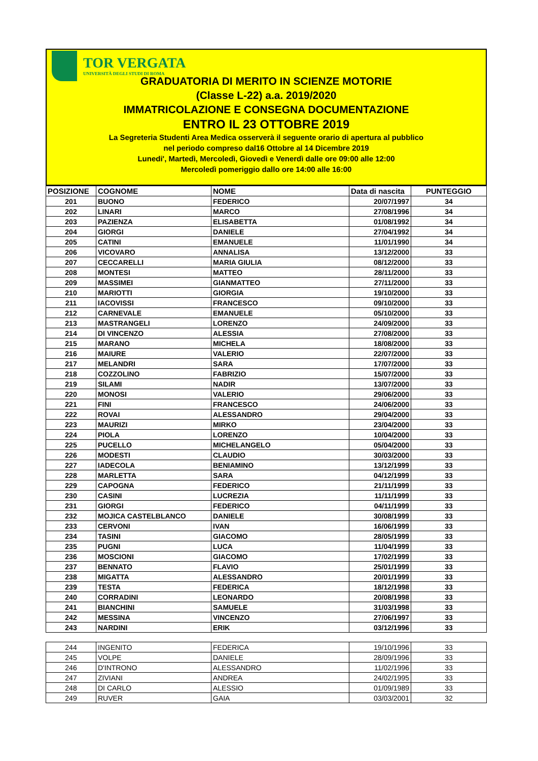TOR VERGATA
UNIVERSITÀ DEGLI STUDI DI ROMA
GRADUATORIA DI MERITO IN SCIENZE MOTORIE
(Classe L-22) a.a. 2019/2020
IMMATRICOLAZIONE E CONSEGNA DOCUMENTAZIONE
ENTRO IL 23 OTTOBRE 2019
La Segreteria Studenti Area Medica osserverà il seguente orario di apertura al pubblico
nel periodo compreso dal16 Ottobre al 14 Dicembre 2019
Lunedi', Martedì, Mercoledì, Giovedì e Venerdì dalle ore 09:00 alle 12:00
Mercoledì pomeriggio dallo ore 14:00 alle 16:00
| POSIZIONE | COGNOME | NOME | Data di nascita | PUNTEGGIO |
| --- | --- | --- | --- | --- |
| 201 | BUONO | FEDERICO | 20/07/1997 | 34 |
| 202 | LINARI | MARCO | 27/08/1996 | 34 |
| 203 | PAZIENZA | ELISABETTA | 01/08/1992 | 34 |
| 204 | GIORGI | DANIELE | 27/04/1992 | 34 |
| 205 | CATINI | EMANUELE | 11/01/1990 | 34 |
| 206 | VICOVARO | ANNALISA | 13/12/2000 | 33 |
| 207 | CECCARELLI | MARIA GIULIA | 08/12/2000 | 33 |
| 208 | MONTESI | MATTEO | 28/11/2000 | 33 |
| 209 | MASSIMEI | GIANMATTEO | 27/11/2000 | 33 |
| 210 | MARIOTTI | GIORGIA | 19/10/2000 | 33 |
| 211 | IACOVISSI | FRANCESCO | 09/10/2000 | 33 |
| 212 | CARNEVALE | EMANUELE | 05/10/2000 | 33 |
| 213 | MASTRANGELI | LORENZO | 24/09/2000 | 33 |
| 214 | DI VINCENZO | ALESSIA | 27/08/2000 | 33 |
| 215 | MARANO | MICHELA | 18/08/2000 | 33 |
| 216 | MAIURE | VALERIO | 22/07/2000 | 33 |
| 217 | MELANDRI | SARA | 17/07/2000 | 33 |
| 218 | COZZOLINO | FABRIZIO | 15/07/2000 | 33 |
| 219 | SILAMI | NADIR | 13/07/2000 | 33 |
| 220 | MONOSI | VALERIO | 29/06/2000 | 33 |
| 221 | FINI | FRANCESCO | 24/06/2000 | 33 |
| 222 | ROVAI | ALESSANDRO | 29/04/2000 | 33 |
| 223 | MAURIZI | MIRKO | 23/04/2000 | 33 |
| 224 | PIOLA | LORENZO | 10/04/2000 | 33 |
| 225 | PUCELLO | MICHELANGELO | 05/04/2000 | 33 |
| 226 | MODESTI | CLAUDIO | 30/03/2000 | 33 |
| 227 | IADECOLA | BENIAMINO | 13/12/1999 | 33 |
| 228 | MARLETTA | SARA | 04/12/1999 | 33 |
| 229 | CAPOGNA | FEDERICO | 21/11/1999 | 33 |
| 230 | CASINI | LUCREZIA | 11/11/1999 | 33 |
| 231 | GIORGI | FEDERICO | 04/11/1999 | 33 |
| 232 | MOJICA CASTELBLANCO | DANIELE | 30/08/1999 | 33 |
| 233 | CERVONI | IVAN | 16/06/1999 | 33 |
| 234 | TASINI | GIACOMO | 28/05/1999 | 33 |
| 235 | PUGNI | LUCA | 11/04/1999 | 33 |
| 236 | MOSCIONI | GIACOMO | 17/02/1999 | 33 |
| 237 | BENNATO | FLAVIO | 25/01/1999 | 33 |
| 238 | MIGATTA | ALESSANDRO | 20/01/1999 | 33 |
| 239 | TESTA | FEDERICA | 18/12/1998 | 33 |
| 240 | CORRADINI | LEONARDO | 20/08/1998 | 33 |
| 241 | BIANCHINI | SAMUELE | 31/03/1998 | 33 |
| 242 | MESSINA | VINCENZO | 27/06/1997 | 33 |
| 243 | NARDINI | ERIK | 03/12/1996 | 33 |
| 244 | INGENITO | FEDERICA | 19/10/1996 | 33 |
| 245 | VOLPE | DANIELE | 28/09/1996 | 33 |
| 246 | D'INTRONO | ALESSANDRO | 11/02/1996 | 33 |
| 247 | ZIVIANI | ANDREA | 24/02/1995 | 33 |
| 248 | DI CARLO | ALESSIO | 01/09/1989 | 33 |
| 249 | RUVER | GAIA | 03/03/2001 | 32 |